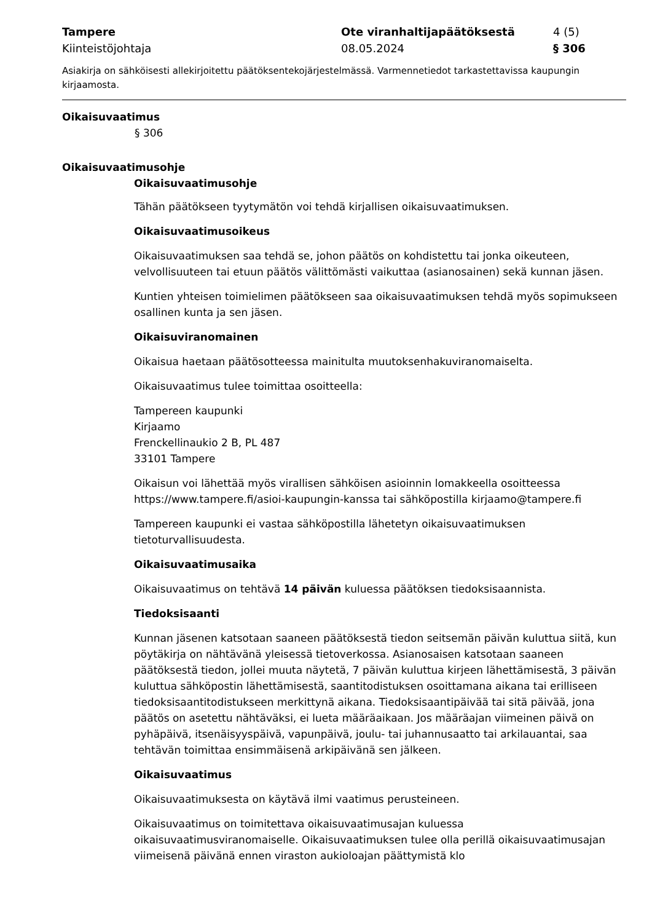Tampere
Kiinteistöjohtaja
Ote viranhaltijapäätöksestä
08.05.2024
4 (5)
§ 306
Asiakirja on sähköisesti allekirjoitettu päätöksentekojärjestelmässä. Varmennetiedot tarkastettavissa kaupungin kirjaamosta.
Oikaisuvaatimus
§ 306
Oikaisuvaatimusohje
Oikaisuvaatimusohje
Tähän päätökseen tyytymätön voi tehdä kirjallisen oikaisuvaatimuksen.
Oikaisuvaatimusoikeus
Oikaisuvaatimuksen saa tehdä se, johon päätös on kohdistettu tai jonka oikeuteen, velvollisuuteen tai etuun päätös välittömästi vaikuttaa (asianosainen) sekä kunnan jäsen.
Kuntien yhteisen toimielimen päätökseen saa oikaisuvaatimuksen tehdä myös sopimukseen osallinen kunta ja sen jäsen.
Oikaisuviranomainen
Oikaisua haetaan päätösotteessa mainitulta muutoksenhakuviranomaiselta.
Oikaisuvaatimus tulee toimittaa osoitteella:
Tampereen kaupunki
Kirjaamo
Frenckellinaukio 2 B, PL 487
33101 Tampere
Oikaisun voi lähettää myös virallisen sähköisen asioinnin lomakkeella osoitteessa https://www.tampere.fi/asioi-kaupungin-kanssa tai sähköpostilla kirjaamo@tampere.fi
Tampereen kaupunki ei vastaa sähköpostilla lähetetyn oikaisuvaatimuksen tietoturvallisuudesta.
Oikaisuvaatimusaika
Oikaisuvaatimus on tehtävä 14 päivän kuluessa päätöksen tiedoksisaannista.
Tiedoksisaanti
Kunnan jäsenen katsotaan saaneen päätöksestä tiedon seitsemän päivän kuluttua siitä, kun pöytäkirja on nähtävänä yleisessä tietoverkossa. Asianosaisen katsotaan saaneen päätöksestä tiedon, jollei muuta näytetä, 7 päivän kuluttua kirjeen lähettämisestä, 3 päivän kuluttua sähköpostin lähettämisestä, saantitodistuksen osoittamana aikana tai erilliseen tiedoksisaantitodistukseen merkittynä aikana. Tiedoksisaantipäivää tai sitä päivää, jona päätös on asetettu nähtäväksi, ei lueta määräaikaan. Jos määräajan viimeinen päivä on pyhäpäivä, itsenäisyyspäivä, vapunpäivä, joulu- tai juhannusaatto tai arkilauantai, saa tehtävän toimittaa ensimmäisenä arkipäivänä sen jälkeen.
Oikaisuvaatimus
Oikaisuvaatimuksesta on käytävä ilmi vaatimus perusteineen.
Oikaisuvaatimus on toimitettava oikaisuvaatimusajan kuluessa oikaisuvaatimusviranomaiselle. Oikaisuvaatimuksen tulee olla perillä oikaisuvaatimusajan viimeisenä päivänä ennen viraston aukioloajan päättymistä klo